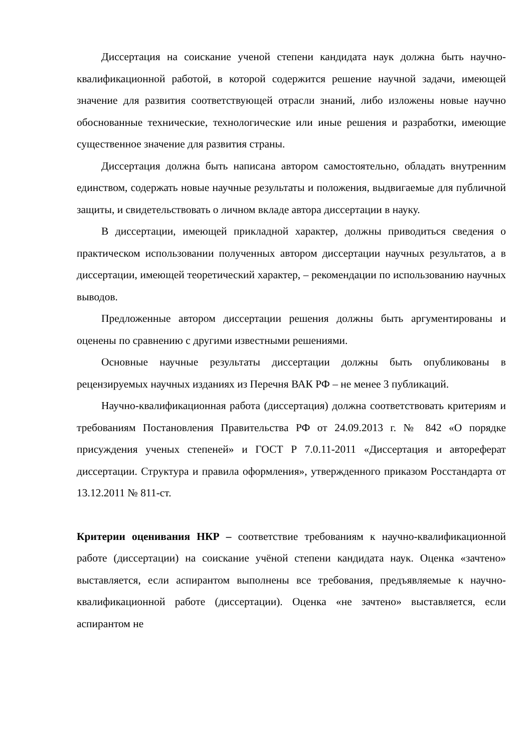Диссертация на соискание ученой степени кандидата наук должна быть научно-квалификационной работой, в которой содержится решение научной задачи, имеющей значение для развития соответствующей отрасли знаний, либо изложены новые научно обоснованные технические, технологические или иные решения и разработки, имеющие существенное значение для развития страны.
Диссертация должна быть написана автором самостоятельно, обладать внутренним единством, содержать новые научные результаты и положения, выдвигаемые для публичной защиты, и свидетельствовать о личном вкладе автора диссертации в науку.
В диссертации, имеющей прикладной характер, должны приводиться сведения о практическом использовании полученных автором диссертации научных результатов, а в диссертации, имеющей теоретический характер, – рекомендации по использованию научных выводов.
Предложенные автором диссертации решения должны быть аргументированы и оценены по сравнению с другими известными решениями.
Основные научные результаты диссертации должны быть опубликованы в рецензируемых научных изданиях из Перечня ВАК РФ – не менее 3 публикаций.
Научно-квалификационная работа (диссертация) должна соответствовать критериям и требованиям Постановления Правительства РФ от 24.09.2013 г. № 842 «О порядке присуждения ученых степеней» и ГОСТ Р 7.0.11-2011 «Диссертация и автореферат диссертации. Структура и правила оформления», утвержденного приказом Росстандарта от 13.12.2011 № 811-ст.
Критерии оценивания НКР – соответствие требованиям к научно-квалификационной работе (диссертации) на соискание учёной степени кандидата наук. Оценка «зачтено» выставляется, если аспирантом выполнены все требования, предъявляемые к научно-квалификационной работе (диссертации). Оценка «не зачтено» выставляется, если аспирантом не